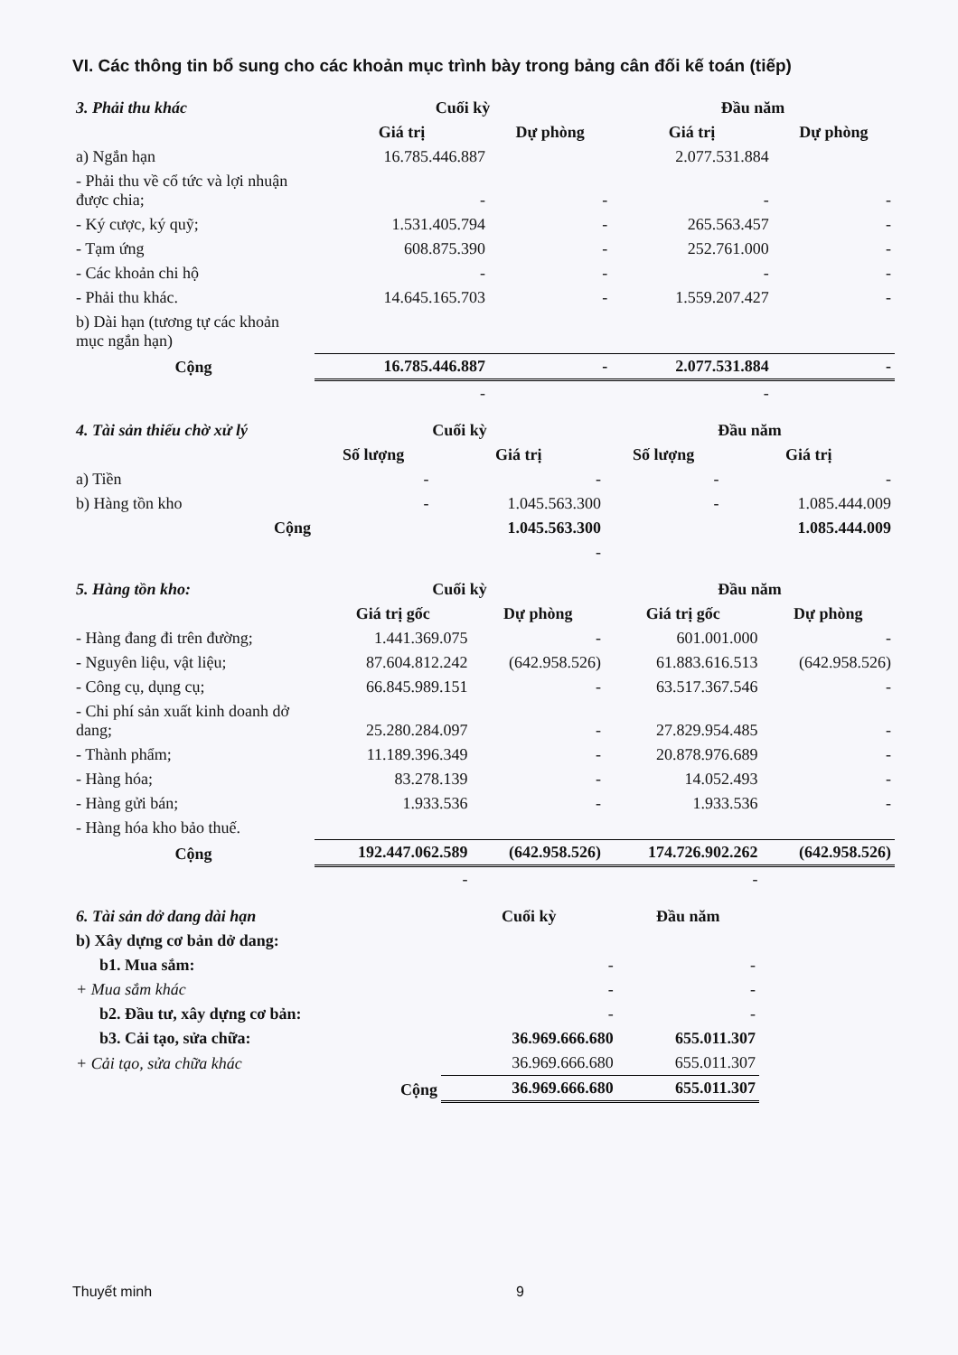VI. Các thông tin bổ sung cho các khoản mục trình bày trong bảng cân đối kế toán (tiếp)
| 3. Phải thu khác | Cuối kỳ | | Đầu năm | |
| | Giá trị | Dự phòng | Giá trị | Dự phòng |
| a) Ngắn hạn | 16.785.446.887 | | 2.077.531.884 | |
| - Phải thu về cổ tức và lợi nhuận được chia; | - | - | - | - |
| - Ký cược, ký quỹ; | 1.531.405.794 | - | 265.563.457 | - |
| - Tạm ứng | 608.875.390 | - | 252.761.000 | - |
| - Các khoản chi hộ | - | - | - | - |
| - Phải thu khác. | 14.645.165.703 | - | 1.559.207.427 | - |
| b) Dài hạn (tương tự các khoản mục ngắn hạn) | | | | |
| Cộng | 16.785.446.887 | - | 2.077.531.884 | - |
| | - | | - | |
| 4. Tài sản thiếu chờ xử lý | Cuối kỳ | | Đầu năm | |
| | Số lượng | Giá trị | Số lượng | Giá trị |
| a) Tiền | - | - | - | - |
| b) Hàng tồn kho | - | 1.045.563.300 | - | 1.085.444.009 |
| Cộng | | 1.045.563.300 | | 1.085.444.009 |
| | | - | | |
| 5. Hàng tồn kho: | Cuối kỳ | | Đầu năm | |
| | Giá trị gốc | Dự phòng | Giá trị gốc | Dự phòng |
| - Hàng đang đi trên đường; | 1.441.369.075 | - | 601.001.000 | - |
| - Nguyên liệu, vật liệu; | 87.604.812.242 | (642.958.526) | 61.883.616.513 | (642.958.526) |
| - Công cụ, dụng cụ; | 66.845.989.151 | - | 63.517.367.546 | - |
| - Chi phí sản xuất kinh doanh dở dang; | 25.280.284.097 | - | 27.829.954.485 | - |
| - Thành phẩm; | 11.189.396.349 | - | 20.878.976.689 | - |
| - Hàng hóa; | 83.278.139 | - | 14.052.493 | - |
| - Hàng gửi bán; | 1.933.536 | - | 1.933.536 | - |
| - Hàng hóa kho bảo thuế. | | | | |
| Cộng | 192.447.062.589 | (642.958.526) | 174.726.902.262 | (642.958.526) |
| | - | | - | |
| 6. Tài sản dở dang dài hạn | Cuối kỳ | Đầu năm |
| b) Xây dựng cơ bản dở dang: | | |
| b1. Mua sắm: | - | - |
| + Mua sắm khác | - | - |
| b2. Đầu tư, xây dựng cơ bản: | - | - |
| b3. Cải tạo, sửa chữa: | 36.969.666.680 | 655.011.307 |
| + Cải tạo, sửa chữa khác | 36.969.666.680 | 655.011.307 |
| Cộng | 36.969.666.680 | 655.011.307 |
Thuyết minh 9